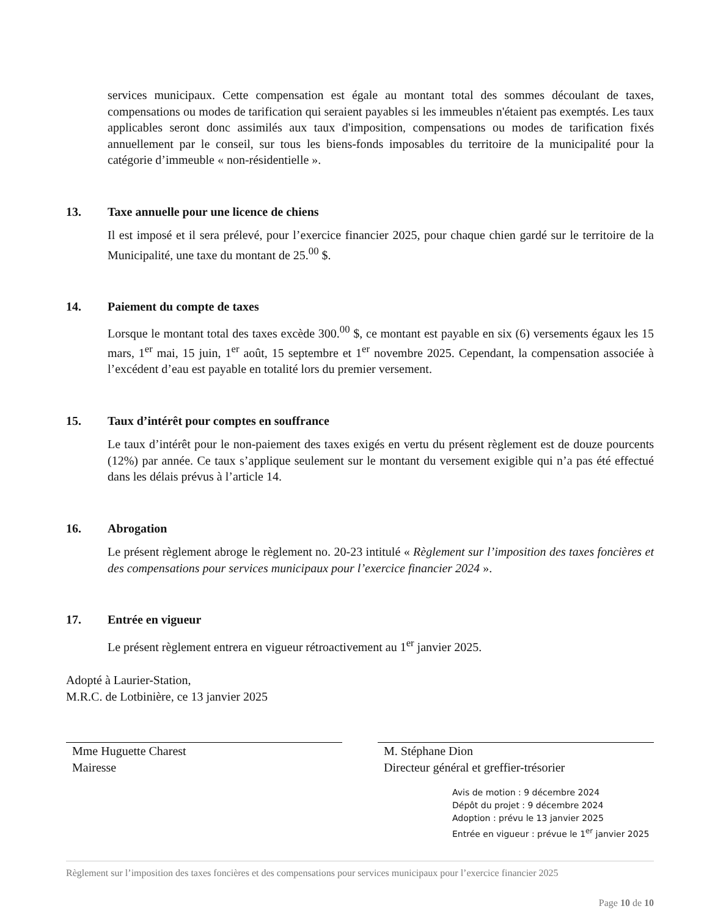services municipaux. Cette compensation est égale au montant total des sommes découlant de taxes, compensations ou modes de tarification qui seraient payables si les immeubles n'étaient pas exemptés. Les taux applicables seront donc assimilés aux taux d'imposition, compensations ou modes de tarification fixés annuellement par le conseil, sur tous les biens-fonds imposables du territoire de la municipalité pour la catégorie d’immeuble « non-résidentielle ».
13. Taxe annuelle pour une licence de chiens
Il est imposé et il sera prélevé, pour l’exercice financier 2025, pour chaque chien gardé sur le territoire de la Municipalité, une taxe du montant de 25.<sup>00</sup> $.
14. Paiement du compte de taxes
Lorsque le montant total des taxes excède 300.<sup>00</sup> $, ce montant est payable en six (6) versements égaux les 15 mars, 1<sup>er</sup> mai, 15 juin, 1<sup>er</sup> août, 15 septembre et 1<sup>er</sup> novembre 2025. Cependant, la compensation associée à l’excédent d’eau est payable en totalité lors du premier versement.
15. Taux d’intérêt pour comptes en souffrance
Le taux d’intérêt pour le non-paiement des taxes exigés en vertu du présent règlement est de douze pourcents (12%) par année. Ce taux s’applique seulement sur le montant du versement exigible qui n’a pas été effectué dans les délais prévus à l’article 14.
16. Abrogation
Le présent règlement abroge le règlement no. 20-23 intitulé « Règlement sur l’imposition des taxes foncières et des compensations pour services municipaux pour l’exercice financier 2024 ».
17. Entrée en vigueur
Le présent règlement entrera en vigueur rétroactivement au 1<sup>er</sup> janvier 2025.
Adopté à Laurier-Station,
M.R.C. de Lotbinière, ce 13 janvier 2025
Mme Huguette Charest
Mairesse
M. Stéphane Dion
Directeur général et greffier-trésorier
Avis de motion : 9 décembre 2024
Dépôt du projet : 9 décembre 2024
Adoption : prévu le 13 janvier 2025
Entrée en vigueur : prévue le 1<sup>er</sup> janvier 2025
Règlement sur l’imposition des taxes foncières et des compensations pour services municipaux pour l’exercice financier 2025
Page 10 de 10